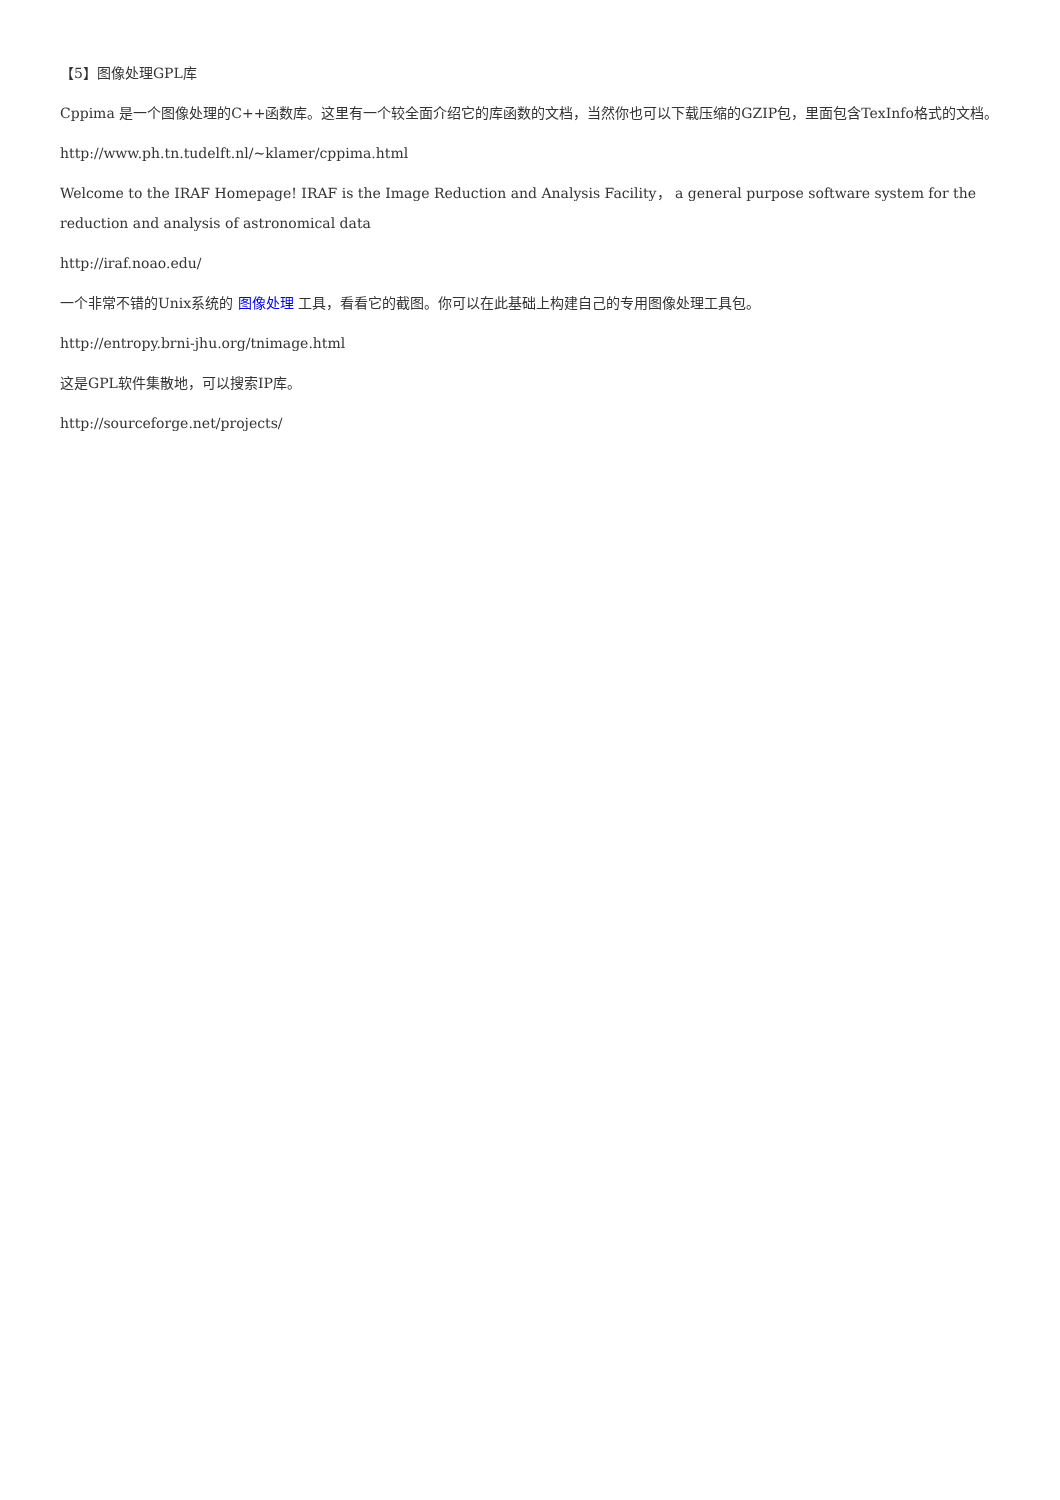【5】图像处理GPL库
Cppima 是一个图像处理的C++函数库。这里有一个较全面介绍它的库函数的文档，当然你也可以下载压缩的GZIP包，里面包含TexInfo格式的文档。
http://www.ph.tn.tudelft.nl/~klamer/cppima.html
Welcome to the IRAF Homepage! IRAF is the Image Reduction and Analysis Facility， a general purpose software system for the reduction and analysis of astronomical data
http://iraf.noao.edu/
一个非常不错的Unix系统的 图像处理 工具，看看它的截图。你可以在此基础上构建自己的专用图像处理工具包。
http://entropy.brni-jhu.org/tnimage.html
这是GPL软件集散地，可以搜索IP库。
http://sourceforge.net/projects/